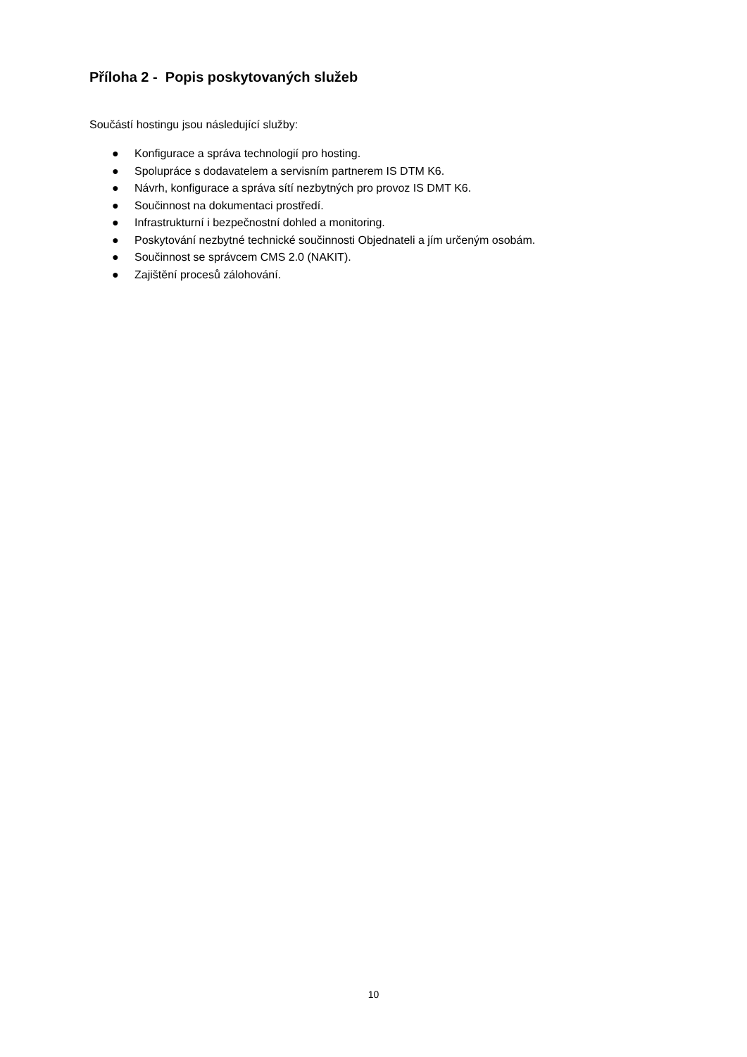Příloha 2 - Popis poskytovaných služeb
Součástí hostingu jsou následující služby:
● Konfigurace a správa technologií pro hosting.
● Spolupráce s dodavatelem a servisním partnerem IS DTM K6.
● Návrh, konfigurace a správa sítí nezbytných pro provoz IS DMT K6.
● Součinnost na dokumentaci prostředí.
● Infrastrukturní i bezpečnostní dohled a monitoring.
● Poskytování nezbytné technické součinnosti Objednateli a jím určeným osobám.
● Součinnost se správcem CMS 2.0 (NAKIT).
● Zajištění procesů zálohování.
10